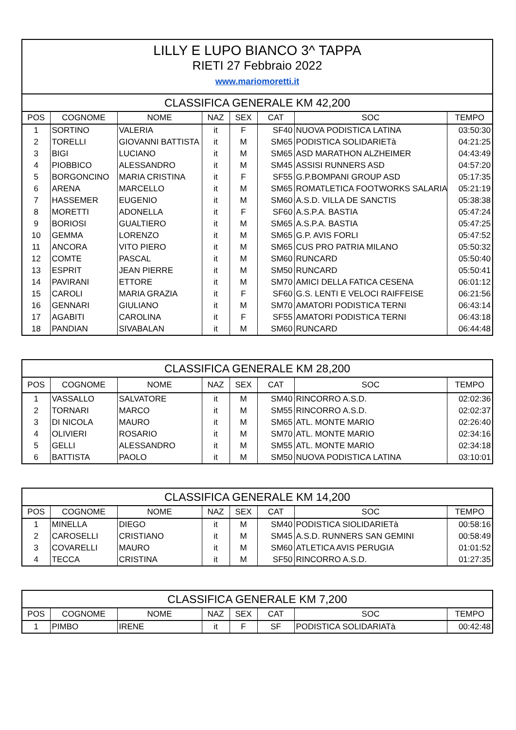| LILLY E LUPO BIANCO 3^ TAPPA RIETI 27 Febbraio 2022 www.mariomoretti.it | | | | | | | |
| CLASSIFICA GENERALE KM 42,200 | | | | | | | |
| POS | COGNOME | NOME | NAZ | SEX | CAT | SOC | TEMPO |
| 1 | SORTINO | VALERIA | it | F | SF40 | NUOVA PODISTICA LATINA | 03:50:30 |
| 2 | TORELLI | GIOVANNI BATTISTA | it | M | SM65 | PODISTICA SOLIDARIETà | 04:21:25 |
| 3 | BIGI | LUCIANO | it | M | SM65 | ASD MARATHON ALZHEIMER | 04:43:49 |
| 4 | PIOBBICO | ALESSANDRO | it | M | SM45 | ASSISI RUNNERS ASD | 04:57:20 |
| 5 | BORGONCINO | MARIA CRISTINA | it | F | SF55 | G.P.BOMPANI GROUP ASD | 05:17:35 |
| 6 | ARENA | MARCELLO | it | M | SM65 | ROMATLETICA FOOTWORKS SALARIA | 05:21:19 |
| 7 | HASSEMER | EUGENIO | it | M | SM60 | A.S.D. VILLA DE SANCTIS | 05:38:38 |
| 8 | MORETTI | ADONELLA | it | F | SF60 | A.S.P.A. BASTIA | 05:47:24 |
| 9 | BORIOSI | GUALTIERO | it | M | SM65 | A.S.P.A. BASTIA | 05:47:25 |
| 10 | GEMMA | LORENZO | it | M | SM65 | G.P. AVIS FORLI | 05:47:52 |
| 11 | ANCORA | VITO PIERO | it | M | SM65 | CUS PRO PATRIA MILANO | 05:50:32 |
| 12 | COMTE | PASCAL | it | M | SM60 | RUNCARD | 05:50:40 |
| 13 | ESPRIT | JEAN PIERRE | it | M | SM50 | RUNCARD | 05:50:41 |
| 14 | PAVIRANI | ETTORE | it | M | SM70 | AMICI DELLA FATICA CESENA | 06:01:12 |
| 15 | CAROLI | MARIA GRAZIA | it | F | SF60 | G.S. LENTI E VELOCI RAIFFEISE | 06:21:56 |
| 16 | GENNARI | GIULIANO | it | M | SM70 | AMATORI PODISTICA TERNI | 06:43:14 |
| 17 | AGABITI | CAROLINA | it | F | SF55 | AMATORI PODISTICA TERNI | 06:43:18 |
| 18 | PANDIAN | SIVABALAN | it | M | SM60 | RUNCARD | 06:44:48 |
| CLASSIFICA GENERALE KM 28,200 | | | | | | | |
| POS | COGNOME | NOME | NAZ | SEX | CAT | SOC | TEMPO |
| 1 | VASSALLO | SALVATORE | it | M | SM40 | RINCORRO A.S.D. | 02:02:36 |
| 2 | TORNARI | MARCO | it | M | SM55 | RINCORRO A.S.D. | 02:02:37 |
| 3 | DI NICOLA | MAURO | it | M | SM65 | ATL. MONTE MARIO | 02:26:40 |
| 4 | OLIVIERI | ROSARIO | it | M | SM70 | ATL. MONTE MARIO | 02:34:16 |
| 5 | GELLI | ALESSANDRO | it | M | SM55 | ATL. MONTE MARIO | 02:34:18 |
| 6 | BATTISTA | PAOLO | it | M | SM50 | NUOVA PODISTICA LATINA | 03:10:01 |
| CLASSIFICA GENERALE KM 14,200 | | | | | | | |
| POS | COGNOME | NOME | NAZ | SEX | CAT | SOC | TEMPO |
| 1 | MINELLA | DIEGO | it | M | SM40 | PODISTICA SIOLIDARIETà | 00:58:16 |
| 2 | CAROSELLI | CRISTIANO | it | M | SM45 | A.S.D. RUNNERS SAN GEMINI | 00:58:49 |
| 3 | COVARELLI | MAURO | it | M | SM60 | ATLETICA AVIS PERUGIA | 01:01:52 |
| 4 | TECCA | CRISTINA | it | M | SF50 | RINCORRO A.S.D. | 01:27:35 |
| CLASSIFICA GENERALE KM 7,200 | | | | | | | |
| POS | COGNOME | NOME | NAZ | SEX | CAT | SOC | TEMPO |
| 1 | PIMBO | IRENE | it | F | SF | PODISTICA SOLIDARIATà | 00:42:48 |